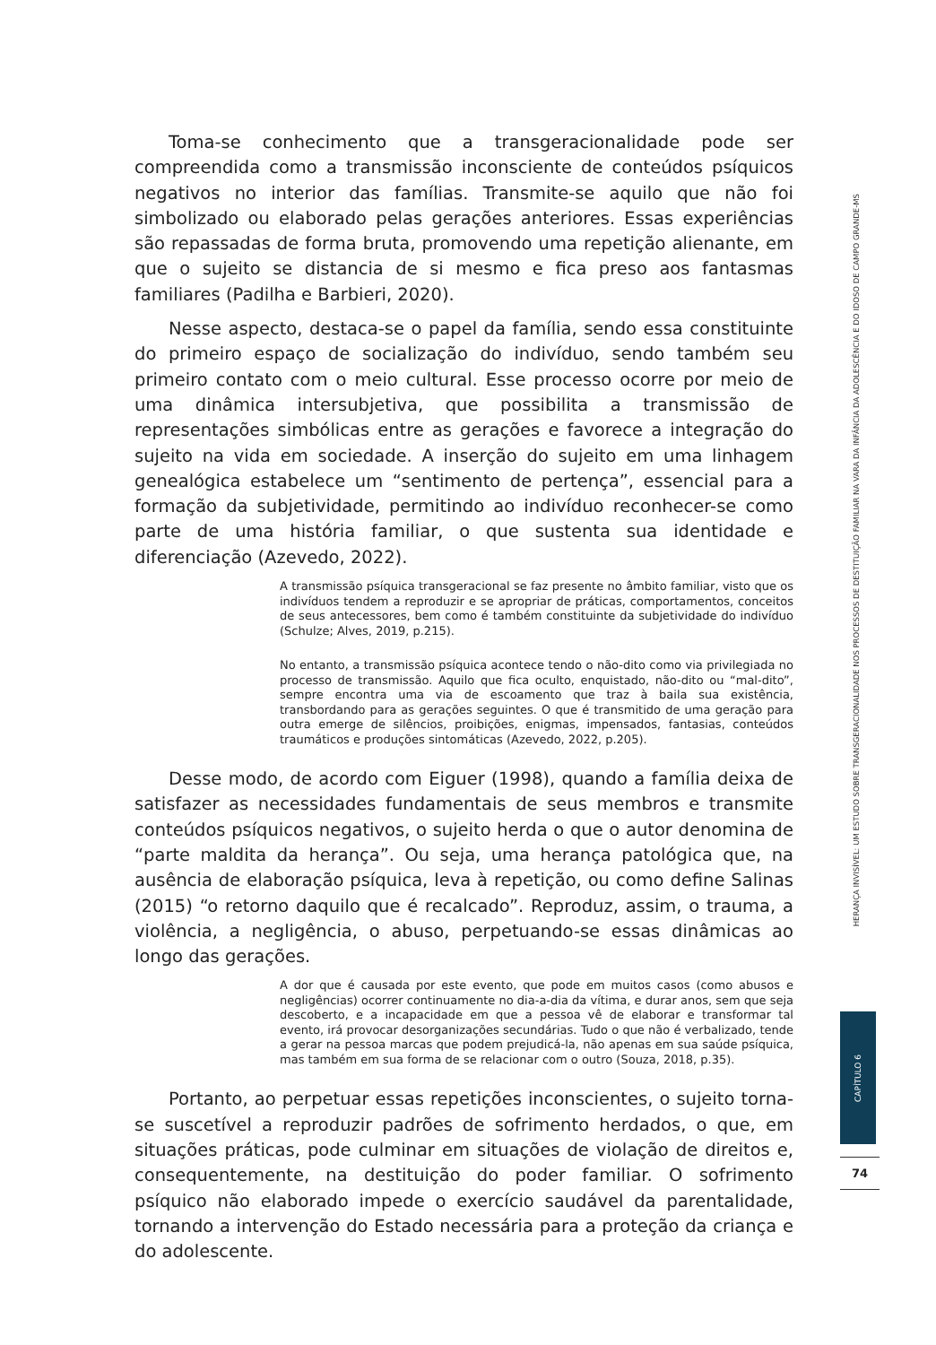Toma-se conhecimento que a transgeracionalidade pode ser compreendida como a transmissão inconsciente de conteúdos psíquicos negativos no interior das famílias. Transmite-se aquilo que não foi simbolizado ou elaborado pelas gerações anteriores. Essas experiências são repassadas de forma bruta, promovendo uma repetição alienante, em que o sujeito se distancia de si mesmo e fica preso aos fantasmas familiares (Padilha e Barbieri, 2020).
Nesse aspecto, destaca-se o papel da família, sendo essa constituinte do primeiro espaço de socialização do indivíduo, sendo também seu primeiro contato com o meio cultural. Esse processo ocorre por meio de uma dinâmica intersubjetiva, que possibilita a transmissão de representações simbólicas entre as gerações e favorece a integração do sujeito na vida em sociedade. A inserção do sujeito em uma linhagem genealógica estabelece um “sentimento de pertença”, essencial para a formação da subjetividade, permitindo ao indivíduo reconhecer-se como parte de uma história familiar, o que sustenta sua identidade e diferenciação (Azevedo, 2022).
A transmissão psíquica transgeracional se faz presente no âmbito familiar, visto que os indivíduos tendem a reproduzir e se apropriar de práticas, comportamentos, conceitos de seus antecessores, bem como é também constituinte da subjetividade do indivíduo (Schulze; Alves, 2019, p.215).
No entanto, a transmissão psíquica acontece tendo o não-dito como via privilegiada no processo de transmissão. Aquilo que fica oculto, enquistado, não-dito ou “mal-dito”, sempre encontra uma via de escoamento que traz à baila sua existência, transbordando para as gerações seguintes. O que é transmitido de uma geração para outra emerge de silêncios, proibições, enigmas, impensados, fantasias, conteúdos traumáticos e produções sintomáticas (Azevedo, 2022, p.205).
Desse modo, de acordo com Eiguer (1998), quando a família deixa de satisfazer as necessidades fundamentais de seus membros e transmite conteúdos psíquicos negativos, o sujeito herda o que o autor denomina de “parte maldita da herança”. Ou seja, uma herança patológica que, na ausência de elaboração psíquica, leva à repetição, ou como define Salinas (2015) “o retorno daquilo que é recalcado”. Reproduz, assim, o trauma, a violência, a negligência, o abuso, perpetuando-se essas dinâmicas ao longo das gerações.
A dor que é causada por este evento, que pode em muitos casos (como abusos e negligências) ocorrer continuamente no dia-a-dia da vítima, e durar anos, sem que seja descoberto, e a incapacidade em que a pessoa vê de elaborar e transformar tal evento, irá provocar desorganizações secundárias. Tudo o que não é verbalizado, tende a gerar na pessoa marcas que podem prejudicá-la, não apenas em sua saúde psíquica, mas também em sua forma de se relacionar com o outro (Souza, 2018, p.35).
Portanto, ao perpetuar essas repetições inconscientes, o sujeito torna-se suscetível a reproduzir padrões de sofrimento herdados, o que, em situações práticas, pode culminar em situações de violação de direitos e, consequentemente, na destituição do poder familiar. O sofrimento psíquico não elaborado impede o exercício saudável da parentalidade, tornando a intervenção do Estado necessária para a proteção da criança e do adolescente.
HERANÇA INVISÍVEL: UM ESTUDO SOBRE TRANSGERACIONALIDADE NOS PROCESSOS DE DESTITUIÇÃO FAMILIAR NA VARA DA INFÂNCIA DA ADOLESCÊNCIA E DO IDOSO DE CAMPO GRANDE-MS
CAPÍTULO 6
74